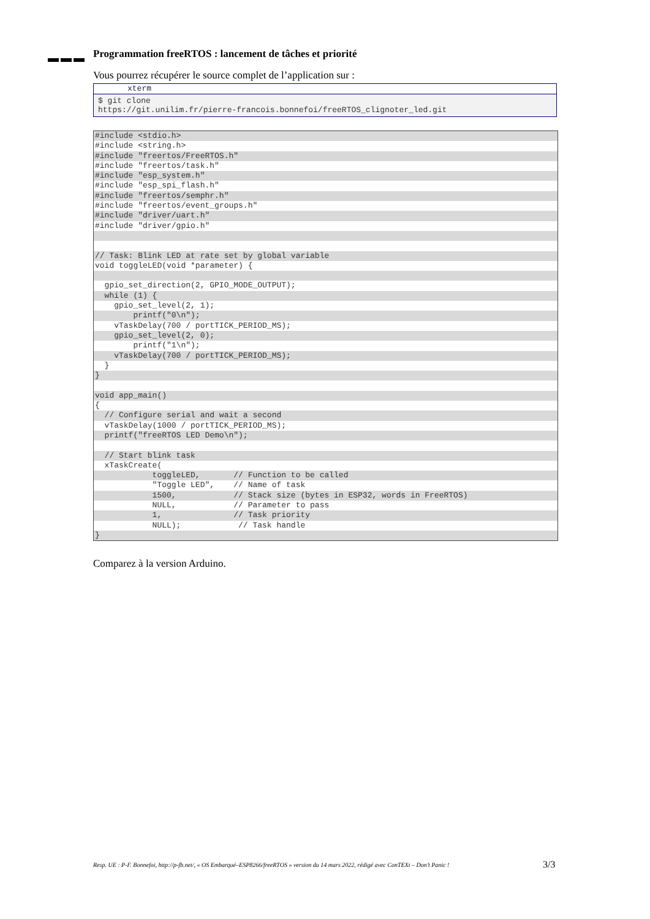Programmation freeRTOS : lancement de tâches et priorité
Vous pourrez récupérer le source complet de l’application sur :
xterm
$ git clone
https://git.unilim.fr/pierre-francois.bonnefoi/freeRTOS_clignoter_led.git
#include <stdio.h>
#include <string.h>
#include "freertos/FreeRTOS.h"
#include "freertos/task.h"
#include "esp_system.h"
#include "esp_spi_flash.h"
#include "freertos/semphr.h"
#include "freertos/event_groups.h"
#include "driver/uart.h"
#include "driver/gpio.h"
// Task: Blink LED at rate set by global variable
void toggleLED(void *parameter) {
gpio_set_direction(2, GPIO_MODE_OUTPUT);
while (1) {
gpio_set_level(2, 1);
printf("0\n");
vTaskDelay(700 / portTICK_PERIOD_MS);
gpio_set_level(2, 0);
printf("1\n");
vTaskDelay(700 / portTICK_PERIOD_MS);
}
}
void app_main()
{
// Configure serial and wait a second
vTaskDelay(1000 / portTICK_PERIOD_MS);
printf("freeRTOS LED Demo\n");
// Start blink task
xTaskCreate(
toggleLED, // Function to be called
"Toggle LED", // Name of task
1500, // Stack size (bytes in ESP32, words in FreeRTOS)
NULL, // Parameter to pass
1, // Task priority
NULL); // Task handle
}
Comparez à la version Arduino.
Resp. UE : P-F. Bonnefoi, http://p-fb.net/, « OS Embarqué–ESP8266/freeRTOS » version du 14 mars 2022, rédigé avec ConTEXt – Don’t Panic !
3/3